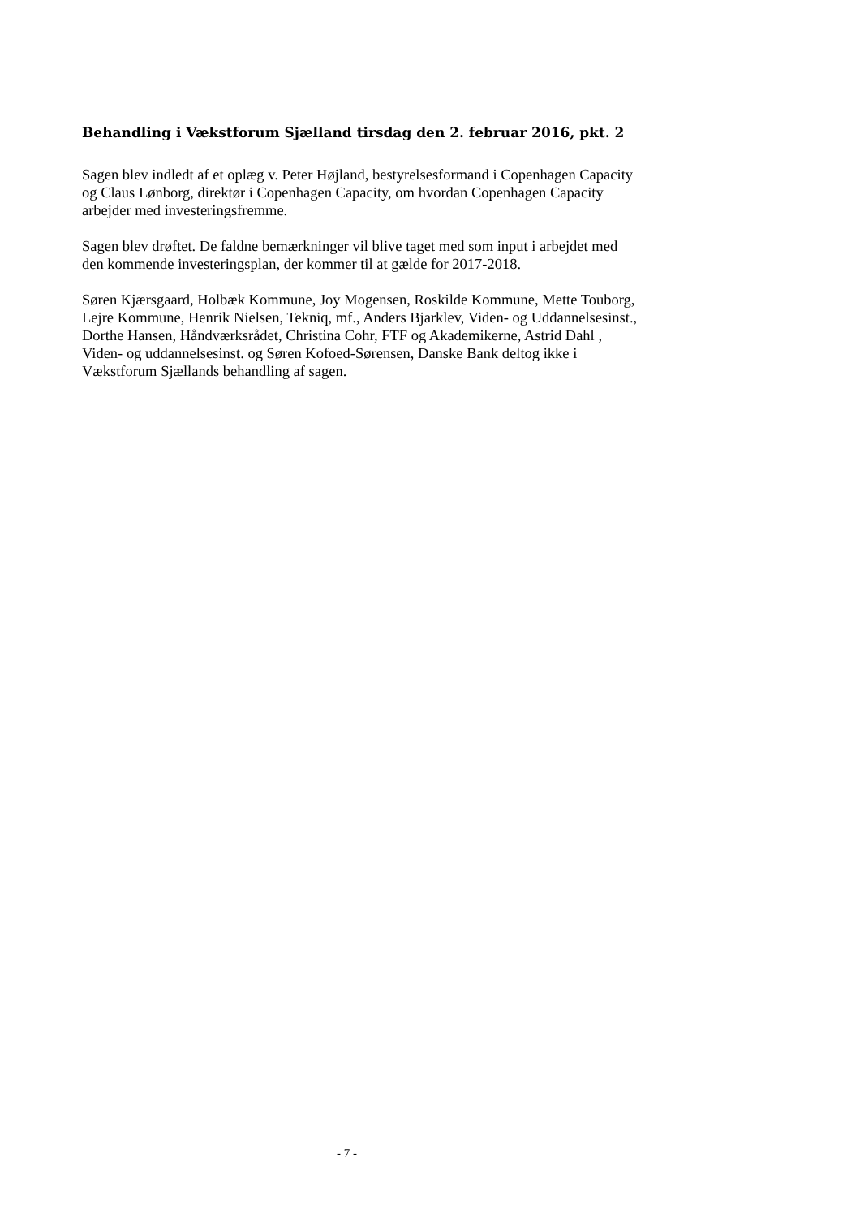Behandling i Vækstforum Sjælland tirsdag den 2. februar 2016, pkt. 2
Sagen blev indledt af et oplæg v. Peter Højland, bestyrelsesformand i Copenhagen Capacity og Claus Lønborg, direktør i Copenhagen Capacity, om hvordan Copenhagen Capacity arbejder med investeringsfremme.
Sagen blev drøftet. De faldne bemærkninger vil blive taget med som input i arbejdet med den kommende investeringsplan, der kommer til at gælde for 2017-2018.
Søren Kjærsgaard, Holbæk Kommune, Joy Mogensen, Roskilde Kommune, Mette Touborg, Lejre Kommune, Henrik Nielsen, Tekniq, mf., Anders Bjarklev, Viden- og Uddannelsesinst., Dorthe Hansen, Håndværksrådet, Christina Cohr, FTF og Akademikerne, Astrid Dahl , Viden- og uddannelsesinst. og Søren Kofoed-Sørensen, Danske Bank deltog ikke i Vækstforum Sjællands behandling af sagen.
- 7 -